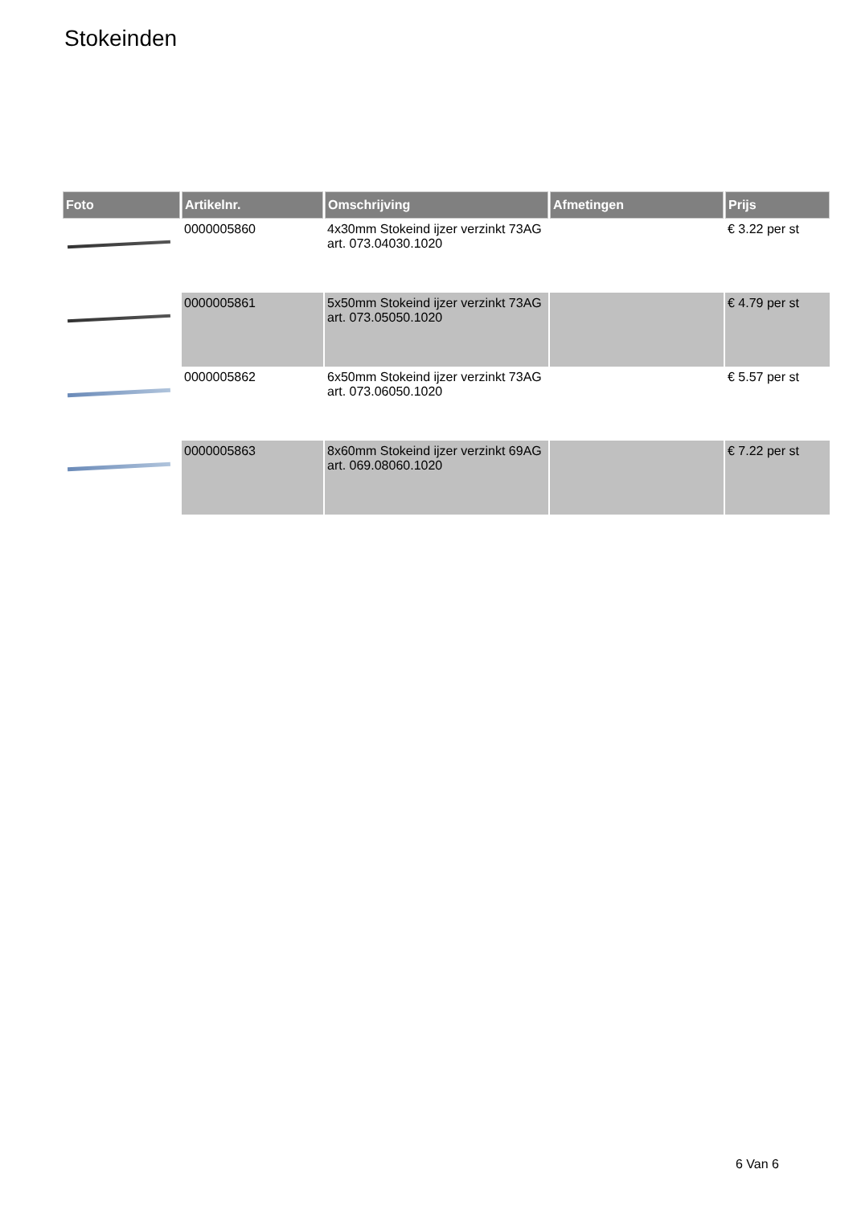Stokeinden
| Foto | Artikelnr. | Omschrijving | Afmetingen | Prijs |
| --- | --- | --- | --- | --- |
| | 0000005860 | 4x30mm Stokeind ijzer verzinkt 73AG art. 073.04030.1020 | | € 3.22 per st |
| | 0000005861 | 5x50mm Stokeind ijzer verzinkt 73AG art. 073.05050.1020 | | € 4.79 per st |
| | 0000005862 | 6x50mm Stokeind ijzer verzinkt 73AG art. 073.06050.1020 | | € 5.57 per st |
| | 0000005863 | 8x60mm Stokeind ijzer verzinkt 69AG art. 069.08060.1020 | | € 7.22 per st |
6 Van 6